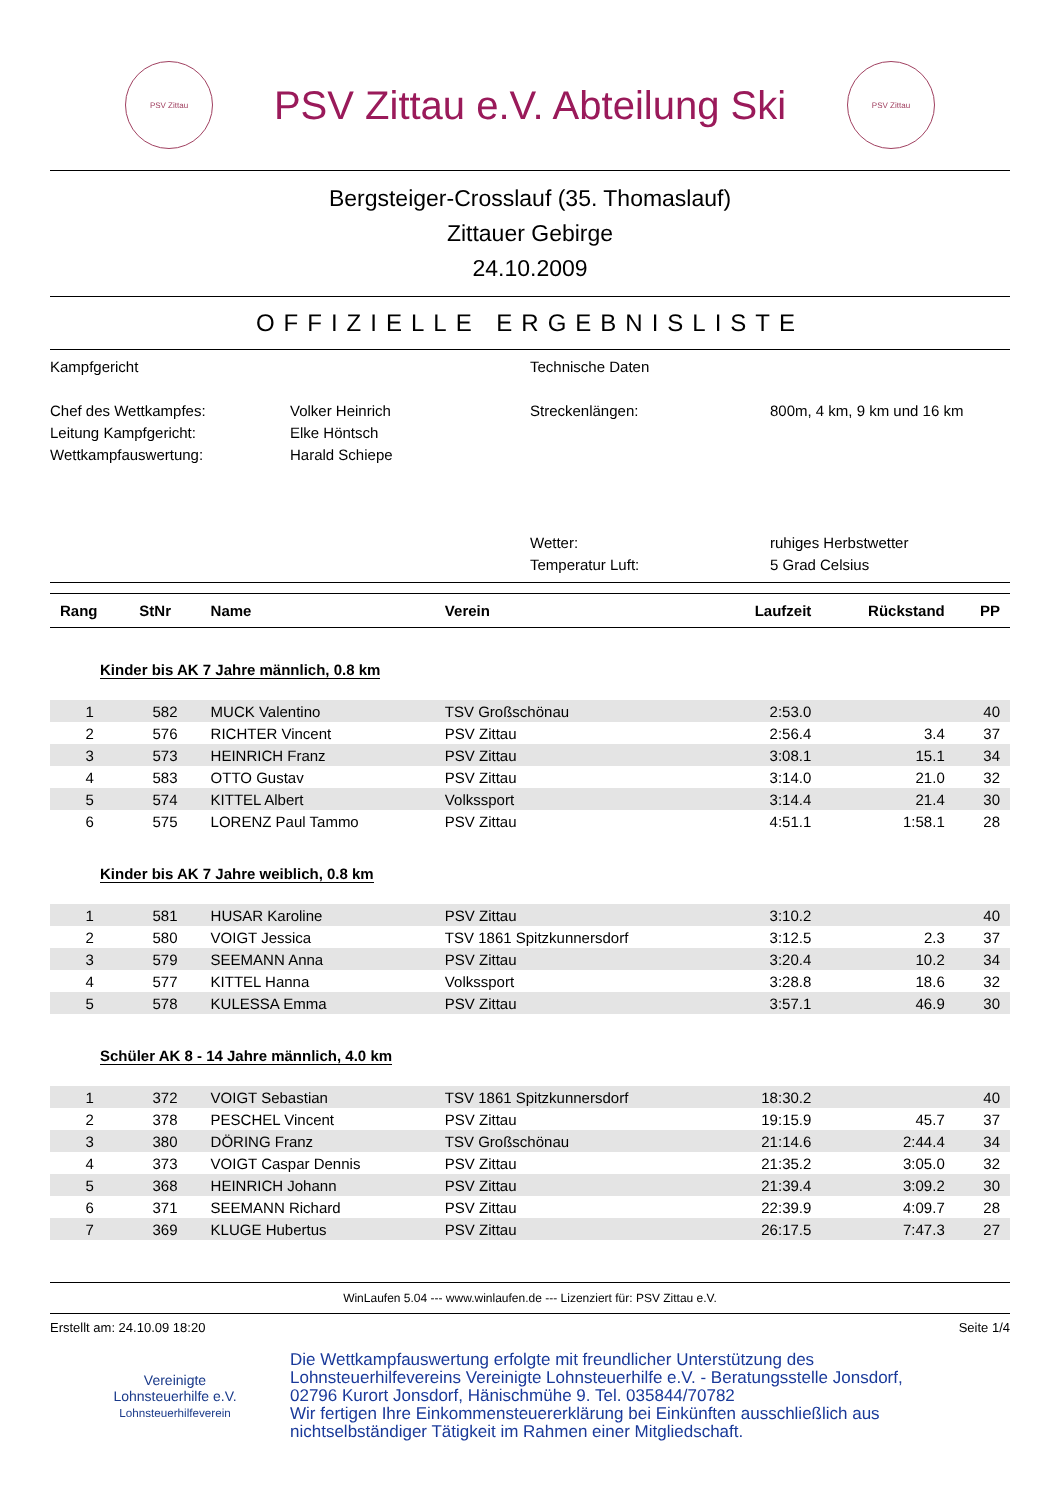PSV Zittau
PSV Zittau e.V. Abteilung Ski
PSV Zittau
Bergsteiger-Crosslauf (35. Thomaslauf)
Zittauer Gebirge
24.10.2009
OFFIZIELLE ERGEBNISLISTE
Kampfgericht
Technische Daten
Chef des Wettkampfes:
Volker Heinrich
Streckenlängen:
800m, 4 km, 9 km und 16 km
Leitung Kampfgericht:
Elke Höntsch
Wettkampfauswertung:
Harald Schiepe
Wetter:
ruhiges Herbstwetter
Temperatur Luft:
5 Grad Celsius
| Rang | StNr | Name | Verein | Laufzeit | Rückstand | PP |
| --- | --- | --- | --- | --- | --- | --- |
| Kinder bis AK 7 Jahre männlich, 0.8 km | | | | | | |
| 1 | 582 | MUCK Valentino | TSV Großschönau | 2:53.0 | | 40 |
| 2 | 576 | RICHTER Vincent | PSV Zittau | 2:56.4 | 3.4 | 37 |
| 3 | 573 | HEINRICH Franz | PSV Zittau | 3:08.1 | 15.1 | 34 |
| 4 | 583 | OTTO Gustav | PSV Zittau | 3:14.0 | 21.0 | 32 |
| 5 | 574 | KITTEL Albert | Volkssport | 3:14.4 | 21.4 | 30 |
| 6 | 575 | LORENZ Paul Tammo | PSV Zittau | 4:51.1 | 1:58.1 | 28 |
| Kinder bis AK 7 Jahre weiblich, 0.8 km | | | | | | |
| 1 | 581 | HUSAR Karoline | PSV Zittau | 3:10.2 | | 40 |
| 2 | 580 | VOIGT Jessica | TSV 1861 Spitzkunnersdorf | 3:12.5 | 2.3 | 37 |
| 3 | 579 | SEEMANN Anna | PSV Zittau | 3:20.4 | 10.2 | 34 |
| 4 | 577 | KITTEL Hanna | Volkssport | 3:28.8 | 18.6 | 32 |
| 5 | 578 | KULESSA Emma | PSV Zittau | 3:57.1 | 46.9 | 30 |
| Schüler AK 8 - 14 Jahre männlich, 4.0 km | | | | | | |
| 1 | 372 | VOIGT Sebastian | TSV 1861 Spitzkunnersdorf | 18:30.2 | | 40 |
| 2 | 378 | PESCHEL Vincent | PSV Zittau | 19:15.9 | 45.7 | 37 |
| 3 | 380 | DÖRING Franz | TSV Großschönau | 21:14.6 | 2:44.4 | 34 |
| 4 | 373 | VOIGT Caspar Dennis | PSV Zittau | 21:35.2 | 3:05.0 | 32 |
| 5 | 368 | HEINRICH Johann | PSV Zittau | 21:39.4 | 3:09.2 | 30 |
| 6 | 371 | SEEMANN Richard | PSV Zittau | 22:39.9 | 4:09.7 | 28 |
| 7 | 369 | KLUGE Hubertus | PSV Zittau | 26:17.5 | 7:47.3 | 27 |
WinLaufen 5.04 --- www.winlaufen.de --- Lizenziert für: PSV Zittau e.V.
Erstellt am: 24.10.09 18:20 Seite 1/4
Vereinigte
Lohnsteuerhilfe e.V.
Lohnsteuerhilfeverein
Die Wettkampfauswertung erfolgte mit freundlicher Unterstützung des
Lohnsteuerhilfevereins Vereinigte Lohnsteuerhilfe e.V. - Beratungsstelle Jonsdorf,
02796 Kurort Jonsdorf, Hänischmühe 9. Tel. 035844/70782
Wir fertigen Ihre Einkommensteuererklärung bei Einkünften ausschließlich aus
nichtselbständiger Tätigkeit im Rahmen einer Mitgliedschaft.